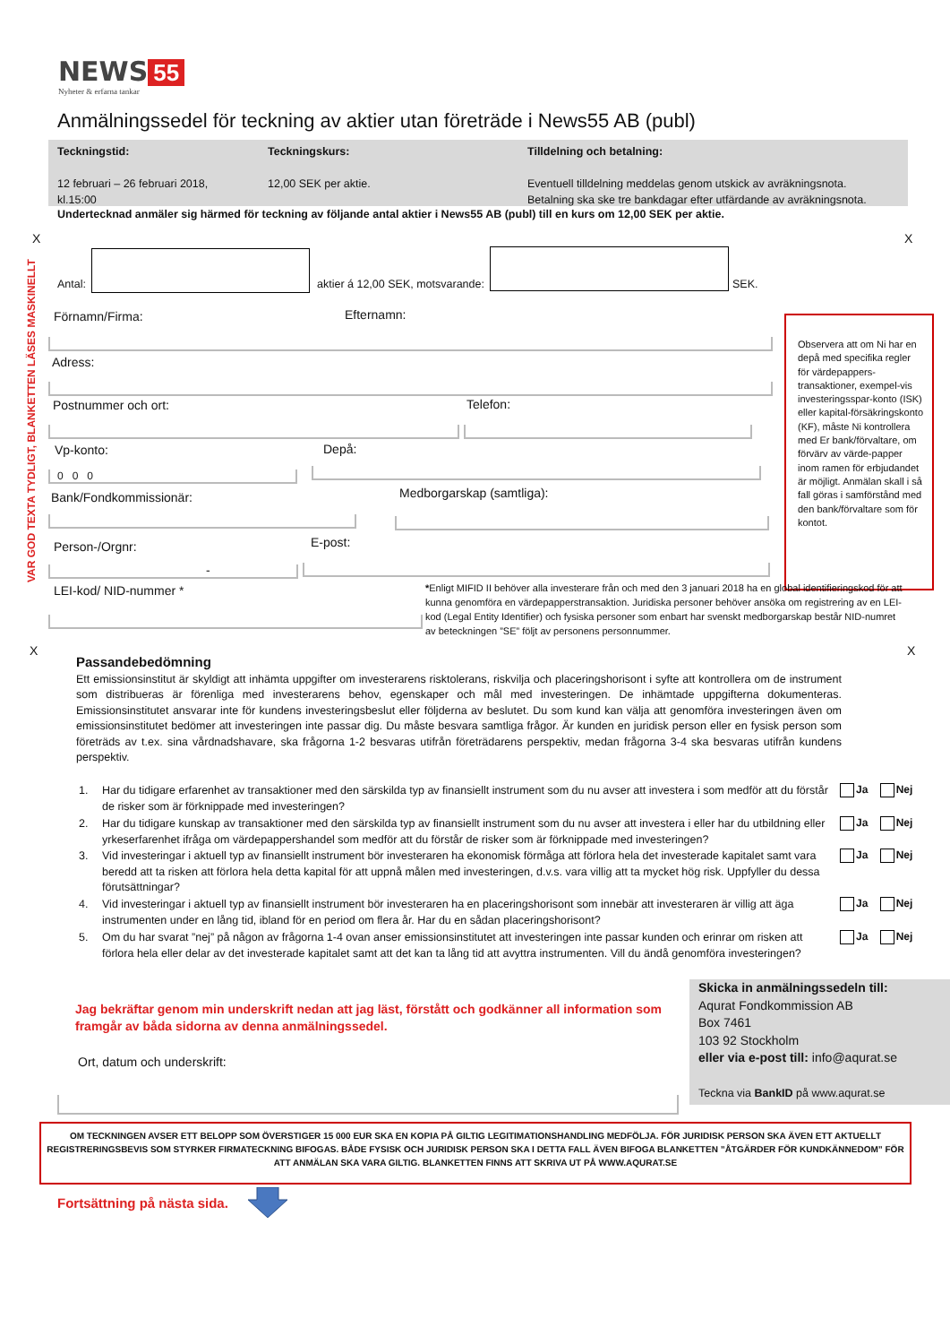NEWS 55
Nyheter & erfarna tankar
Anmälningssedel för teckning av aktier utan företräde i News55 AB (publ)
Teckningstid:
12 februari – 26 februari 2018, kl.15:00
Teckningskurs:
12,00 SEK per aktie.
Tilldelning och betalning:
Eventuell tilldelning meddelas genom utskick av avräkningsnota.
Betalning ska ske tre bankdagar efter utfärdande av avräkningsnota.
Undertecknad anmäler sig härmed för teckning av följande antal aktier i News55 AB (publ) till en kurs om 12,00 SEK per aktie.
X X
VAR GOD TEXTA TYDLIGT, BLANKETTEN LÄSES MASKINELLT
Antal:
aktier á 12,00 SEK, motsvarande:
SEK.
Förnamn/Firma: Efternamn:
Adress:
Postnummer och ort: Telefon:
Vp-konto: Depå:
0 0 0
Bank/Fondkommissionär: Medborgarskap (samtliga):
Person-/Orgnr: E-post:
-
LEI-kod/ NID-nummer *
Observera att om Ni har en depå med specifika regler för värdepappers-transaktioner, exempel-vis investeringsspar-konto (ISK) eller kapital-försäkringskonto (KF), måste Ni kontrollera med Er bank/förvaltare, om förvärv av värde-papper inom ramen för erbjudandet är möjligt. Anmälan skall i så fall göras i samförstånd med den bank/förvaltare som för kontot.
*Enligt MIFID II behöver alla investerare från och med den 3 januari 2018 ha en global identifieringskod för att kunna genomföra en värdepapperstransaktion. Juridiska personer behöver ansöka om registrering av en LEI-kod (Legal Entity Identifier) och fysiska personer som enbart har svenskt medborgarskap består NID-numret av beteckningen ”SE” följt av personens personnummer.
X X
Passandebedömning
Ett emissionsinstitut är skyldigt att inhämta uppgifter om investerarens risktolerans, riskvilja och placeringshorisont i syfte att kontrollera om de instrument som distribueras är förenliga med investerarens behov, egenskaper och mål med investeringen. De inhämtade uppgifterna dokumenteras. Emissionsinstitutet ansvarar inte för kundens investeringsbeslut eller följderna av beslutet. Du som kund kan välja att genomföra investeringen även om emissionsinstitutet bedömer att investeringen inte passar dig. Du måste besvara samtliga frågor. Är kunden en juridisk person eller en fysisk person som företräds av t.ex. sina vårdnadshavare, ska frågorna 1-2 besvaras utifrån företrädarens perspektiv, medan frågorna 3-4 ska besvaras utifrån kundens perspektiv.
1. Har du tidigare erfarenhet av transaktioner med den särskilda typ av finansiellt instrument som du nu avser att investera i som medför att du förstår de risker som är förknippade med investeringen?
2. Har du tidigare kunskap av transaktioner med den särskilda typ av finansiellt instrument som du nu avser att investera i eller har du utbildning eller yrkeserfarenhet ifråga om värdepappershandel som medför att du förstår de risker som är förknippade med investeringen?
3. Vid investeringar i aktuell typ av finansiellt instrument bör investeraren ha ekonomisk förmåga att förlora hela det investerade kapitalet samt vara beredd att ta risken att förlora hela detta kapital för att uppnå målen med investeringen, d.v.s. vara villig att ta mycket hög risk. Uppfyller du dessa förutsättningar?
4. Vid investeringar i aktuell typ av finansiellt instrument bör investeraren ha en placeringshorisont som innebär att investeraren är villig att äga instrumenten under en lång tid, ibland för en period om flera år. Har du en sådan placeringshorisont?
5. Om du har svarat ”nej” på någon av frågorna 1-4 ovan anser emissionsinstitutet att investeringen inte passar kunden och erinrar om risken att förlora hela eller delar av det investerade kapitalet samt att det kan ta lång tid att avyttra instrumenten. Vill du ändå genomföra investeringen?
Ja Nej
Ja Nej
Ja Nej
Ja Nej
Ja Nej
Jag bekräftar genom min underskrift nedan att jag läst, förstått och godkänner all information som framgår av båda sidorna av denna anmälningssedel.
Ort, datum och underskrift:
Skicka in anmälningssedeln till:
Aqurat Fondkommission AB
Box 7461
103 92 Stockholm
eller via e-post till: info@aqurat.se
Teckna via BankID på www.aqurat.se
OM TECKNINGEN AVSER ETT BELOPP SOM ÖVERSTIGER 15 000 EUR SKA EN KOPIA PÅ GILTIG LEGITIMATIONSHANDLING MEDFÖLJA. FÖR JURIDISK PERSON SKA ÄVEN ETT AKTUELLT REGISTRERINGSBEVIS SOM STYRKER FIRMATECKNING BIFOGAS. BÅDE FYSISK OCH JURIDISK PERSON SKA I DETTA FALL ÄVEN BIFOGA BLANKETTEN ”ÅTGÄRDER FÖR KUNDKÄNNEDOM” FÖR ATT ANMÄLAN SKA VARA GILTIG. BLANKETTEN FINNS ATT SKRIVA UT PÅ WWW.AQURAT.SE
Fortsättning på nästa sida.